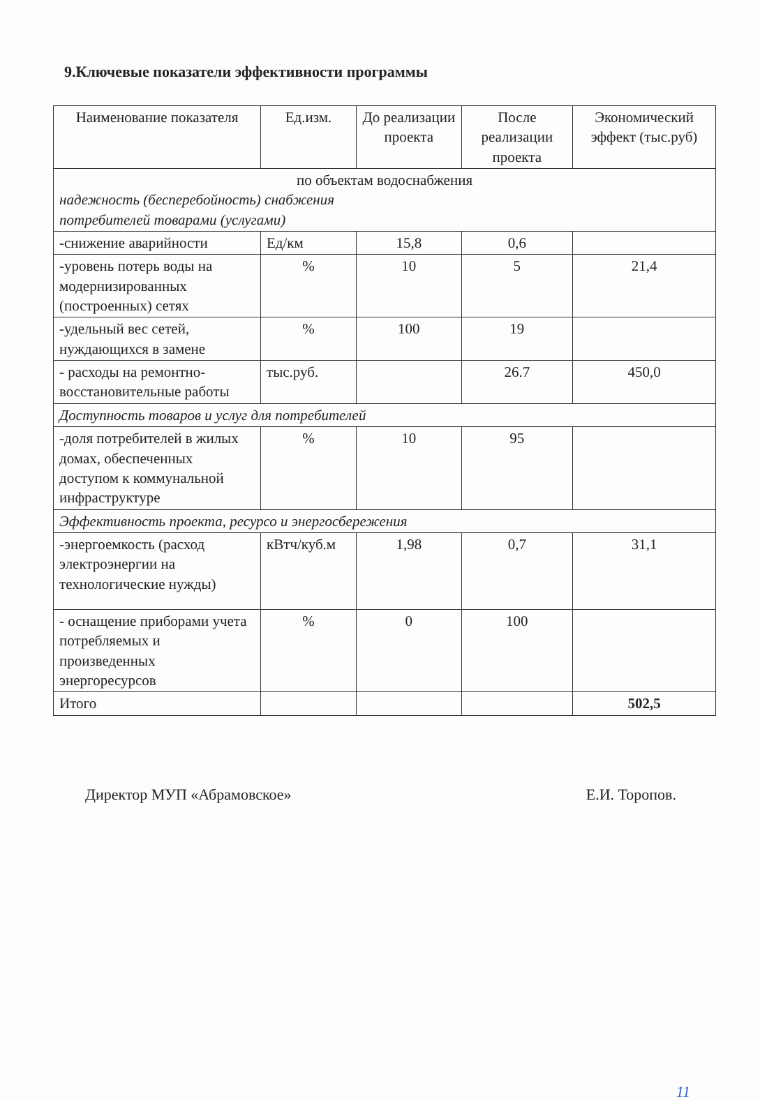9.Ключевые показатели эффективности программы
| Наименование показателя | Ед.изм. | До реализации проекта | После реализации проекта | Экономический эффект (тыс.руб) |
| --- | --- | --- | --- | --- |
| по объектам водоснабжения надежность (бесперебойность) снабжения потребителей товарами (услугами) | | | | |
| -снижение аварийности | Ед/км | 15,8 | 0,6 | |
| -уровень потерь воды на модернизированных (построенных) сетях | % | 10 | 5 | 21,4 |
| -удельный вес сетей, нуждающихся в замене | % | 100 | 19 | |
| - расходы на ремонтно-восстановительные работы | тыс.руб. | | 26.7 | 450,0 |
| Доступность товаров и услуг для потребителей | | | | |
| -доля потребителей в жилых домах, обеспеченных доступом к коммунальной инфраструктуре | % | 10 | 95 | |
| Эффективность проекта, ресурсо и энергосбережения | | | | |
| -энергоемкость (расход электроэнергии на технологические нужды) | кВтч/куб.м | 1,98 | 0,7 | 31,1 |
| - оснащение приборами учета потребляемых и произведенных энергоресурсов | % | 0 | 100 | |
| Итого | | | | 502,5 |
Директор МУП «Абрамовское» Е.И. Торопов.
11